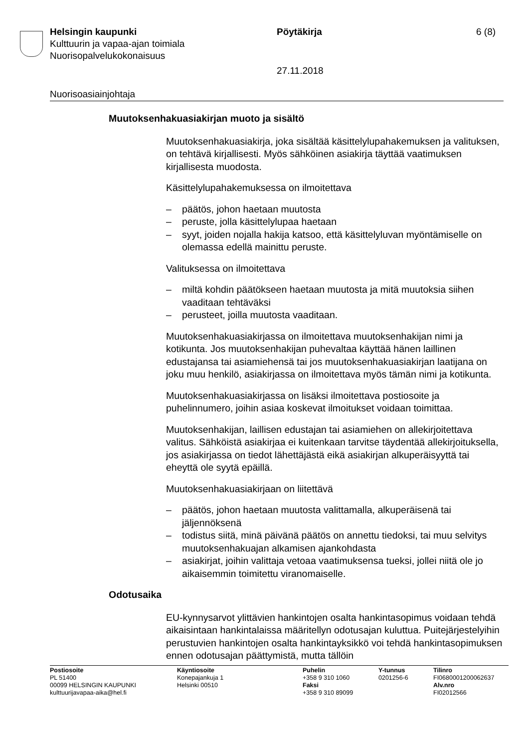Helsingin kaupunki Pöytäkirja 6 (8)
Kulttuurin ja vapaa-ajan toimiala
Nuorisopalvelukokonaisuus
27.11.2018
Nuorisoasiainjohtaja
Muutoksenhakuasiakirjan muoto ja sisältö
Muutoksenhakuasiakirja, joka sisältää käsittelylupahakemuksen ja valituksen, on tehtävä kirjallisesti. Myös sähköinen asiakirja täyttää vaatimuksen kirjallisesta muodosta.
Käsittelylupahakemuksessa on ilmoitettava
– päätös, johon haetaan muutosta
– peruste, jolla käsittelylupaa haetaan
– syyt, joiden nojalla hakija katsoo, että käsittelyluvan myöntämiselle on olemassa edellä mainittu peruste.
Valituksessa on ilmoitettava
– miltä kohdin päätökseen haetaan muutosta ja mitä muutoksia siihen vaaditaan tehtäväksi
– perusteet, joilla muutosta vaaditaan.
Muutoksenhakuasiakirjassa on ilmoitettava muutoksenhakijan nimi ja kotikunta. Jos muutoksenhakijan puhevaltaa käyttää hänen laillinen edustajansa tai asiamiehensä tai jos muutoksenhakuasiakirjan laatijana on joku muu henkilö, asiakirjassa on ilmoitettava myös tämän nimi ja kotikunta.
Muutoksenhakuasiakirjassa on lisäksi ilmoitettava postiosoite ja puhelinnumero, joihin asiaa koskevat ilmoitukset voidaan toimittaa.
Muutoksenhakijan, laillisen edustajan tai asiamiehen on allekirjoitettava valitus. Sähköistä asiakirjaa ei kuitenkaan tarvitse täydentää allekirjoituksella, jos asiakirjassa on tiedot lähettäjästä eikä asiakirjan alkuperäisyyttä tai eheyttä ole syytä epäillä.
Muutoksenhakuasiakirjaan on liitettävä
– päätös, johon haetaan muutosta valittamalla, alkuperäisenä tai jäljennöksenä
– todistus siitä, minä päivänä päätös on annettu tiedoksi, tai muu selvitys muutoksenhakuajan alkamisen ajankohdasta
– asiakirjat, joihin valittaja vetoaa vaatimuksensa tueksi, jollei niitä ole jo aikaisemmin toimitettu viranomaiselle.
Odotusaika
EU-kynnysarvot ylittävien hankintojen osalta hankintasopimus voidaan tehdä aikaisintaan hankintalaissa määritellyn odotusajan kuluttua. Puitejärjestelyihin perustuvien hankintojen osalta hankintayksikkö voi tehdä hankintasopimuksen ennen odotusajan päättymistä, mutta tällöin
Postiosoite
PL 51400
00099 HELSINGIN KAUPUNKI
kulttuurijavapaa-aika@hel.fi
Käyntiosoite
Konepajankuja 1
Helsinki 00510
Puhelin
+358 9 310 1060
Faksi
+358 9 310 89099
Y-tunnus
0201256-6
Tilinro
FI0680001200062637
Alv.nro
FI02012566